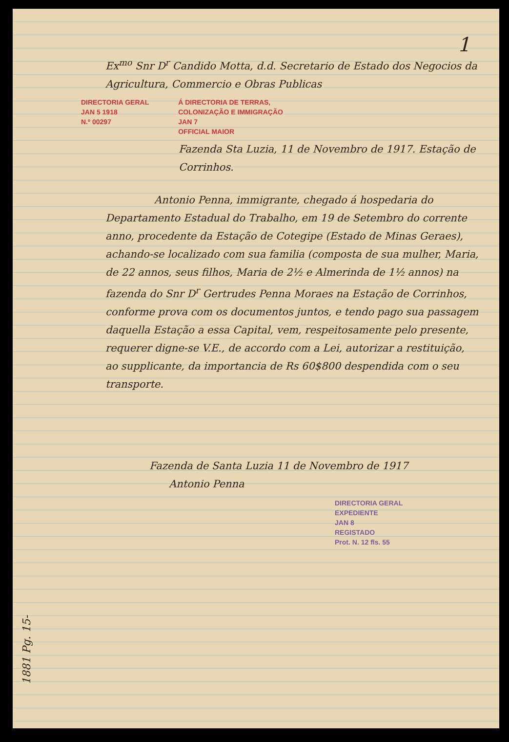1
Ex<sup>mo</sup> Snr D<sup>r</sup> Candido Motta, d.d. Secretario de Estado dos Negocios da Agricultura, Commercio e Obras Publicas
DIRECTORIA GERAL
JAN 5 1918
N.º 00297
Á DIRECTORIA DE TERRAS,
COLONIZAÇÃO E IMMIGRAÇÃO
JAN 7
OFFICIAL MAIOR
Fazenda Sta Luzia, 11 de Novembro de 1917. Estação de Corrinhos.
Antonio Penna, immigrante, chegado á hospedaria do Departamento Estadual do Trabalho, em 19 de Setembro do corrente anno, procedente da Estação de Cotegipe (Estado de Minas Geraes), achando-se localizado com sua familia (composta de sua mulher, Maria, de 22 annos, seus filhos, Maria de 2½ e Almerinda de 1½ annos) na fazenda do Snr D<sup>r</sup> Gertrudes Penna Moraes na Estação de Corrinhos, conforme prova com os documentos juntos, e tendo pago sua passagem daquella Estação a essa Capital, vem, respeitosamente pelo presente, requerer digne-se V.E., de accordo com a Lei, autorizar a restituição, ao supplicante, da importancia de Rs 60$800 despendida com o seu transporte.
Fazenda de Santa Luzia 11 de Novembro de 1917
Antonio Penna
DIRECTORIA GERAL
EXPEDIENTE
JAN 8
REGISTADO
Prot. N. 12 fls. 55
1881 Pg. 15-